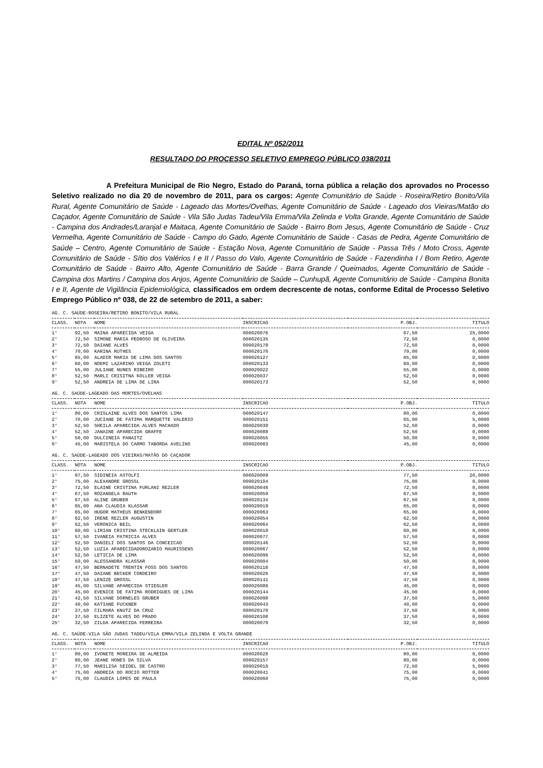EDITAL Nº 052/2011
RESULTADO DO PROCESSO SELETIVO EMPREGO PÚBLICO 038/2011
A Prefeitura Municipal de Rio Negro, Estado do Paraná, torna pública a relação dos aprovados no Processo Seletivo realizado no dia 20 de novembro de 2011, para os cargos: Agente Comunitário de Saúde - Roseira/Retiro Bonito/Vila Rural, Agente Comunitário de Saúde - Lageado das Mortes/Ovelhas, Agente Comunitário de Saúde - Lageado dos Vieiras/Matão do Caçador, Agente Comunitário de Saúde - Vila São Judas Tadeu/Vila Emma/Vila Zelinda e Volta Grande, Agente Comunitário de Saúde - Campina dos Andrades/Laranjal e Maitaca, Agente Comunitário de Saúde - Bairro Bom Jesus, Agente Comunitário de Saúde - Cruz Vermelha, Agente Comunitário de Saúde - Campo do Gado, Agente Comunitário de Saúde - Casas de Pedra, Agente Comunitário de Saúde – Centro, Agente Comunitário de Saúde - Estação Nova, Agente Comunitário de Saúde - Passa Três / Moto Cross, Agente Comunitário de Saúde - Sítio dos Valérios I e II / Passo do Valo, Agente Comunitário de Saúde - Fazendinha I / Bom Retiro, Agente Comunitário de Saúde - Bairro Alto, Agente Comunitário de Saúde - Barra Grande / Queimados, Agente Comunitário de Saúde - Campina dos Martins / Campina dos Anjos, Agente Comunitário de Saúde – Cunhupã, Agente Comunitário de Saúde - Campina Bonita I e II, Agente de Vigilância Epidemiológica, classificados em ordem decrescente de notas, conforme Edital de Processo Seletivo Emprego Público nº 038, de 22 de setembro de 2011, a saber:
AG. C. SAÚDE-ROSEIRA/RETIRO BONITO/VILA RURAL
| CLASS. | NOTA | NOME | INSCRICAO | P.OBJ. | TITULO |
| --- | --- | --- | --- | --- | --- |
| 1° | 92,50 | MAINA APARECIDA VEIGA | 000020076 | 67,50 | 25,0000 |
| 2° | 72,50 | SIMONE MARIA PEDROSO DE OLIVEIRA | 000020135 | 72,50 | 0,0000 |
| 3° | 72,50 | DAIANE ALVES | 000020178 | 72,50 | 0,0000 |
| 4° | 70,00 | KARINA RUTHES | 000020176 | 70,00 | 0,0000 |
| 5° | 65,00 | ALADIR MARIA DE LIMA DOS SANTOS | 000020127 | 65,00 | 0,0000 |
| 6° | 60,00 | NOEMI LAZARINO VEIGA ZOLETI | 000020133 | 60,00 | 0,0000 |
| 7° | 55,00 | JULIANE NUNES RIBEIRO | 000020022 | 55,00 | 0,0000 |
| 8° | 52,50 | MARLI CRISITNA KOLLER VEIGA | 000020037 | 52,50 | 0,0000 |
| 9° | 52,50 | ANDREIA DE LIMA DE LIRA | 000020173 | 52,50 | 0,0000 |
AG. C. SAÚDE-LAGEADO DAS MORTES/OVELHAS
| CLASS. | NOTA | NOME | INSCRICAO | P.OBJ. | TITULO |
| --- | --- | --- | --- | --- | --- |
| 1° | 80,00 | CRISLAINE ALVES DOS SANTOS LIMA | 000020147 | 80,00 | 0,0000 |
| 2° | 70,00 | JUCIANE DE FATIMA MARQUETTE VALERIO | 000020151 | 65,00 | 5,0000 |
| 3° | 52,50 | SHEILA APARECIDA ALVES MACHADO | 000020039 | 52,50 | 0,0000 |
| 4° | 52,50 | JANAINE APARECIDA GRAFFE | 000020088 | 52,50 | 0,0000 |
| 5° | 50,00 | DULCINEIA PANAITZ | 000020055 | 50,00 | 0,0000 |
| 6° | 45,00 | MARISTELA DO CARMO TABORDA AVELINO | 000020083 | 45,00 | 0,0000 |
AG. C. SAÚDE-LAGEADO DOS VIEIRAS/MATÃO DO CAÇADOR
| CLASS. | NOTA | NOME | INSCRICAO | P.OBJ. | TITULO |
| --- | --- | --- | --- | --- | --- |
| 1° | 97,50 | SIDINEIA ASTOLFI | 000020009 | 77,50 | 20,0000 |
| 2° | 75,00 | ALEXANDRE GROSSL | 000020104 | 75,00 | 0,0000 |
| 3° | 72,50 | ELAINE CRISTINA FURLANI REZLER | 000020046 | 72,50 | 0,0000 |
| 4° | 67,50 | ROZANGELA RAUTH | 000020059 | 67,50 | 0,0000 |
| 5° | 67,50 | ALINE GRUBER | 000020134 | 67,50 | 0,0000 |
| 6° | 65,00 | ANA CLAUDIA KLASSAR | 000020019 | 65,00 | 0,0000 |
| 7° | 65,00 | HUGOR MATHEUS BENKENDORF | 000020063 | 65,00 | 0,0000 |
| 8° | 62,50 | IRENE REZLER AUGUSTIN | 000020054 | 62,50 | 0,0000 |
| 9° | 62,50 | VERONICA BEIL | 000020064 | 62,50 | 0,0000 |
| 10° | 60,00 | LIRIAN CRISTINA STECKLAIN GERTLER | 000020018 | 60,00 | 0,0000 |
| 11° | 57,50 | IVANEIA PATRICIA ALVES | 000020077 | 57,50 | 0,0000 |
| 12° | 52,50 | DANIELI DOS SANTOS DA CONCEICAO | 000020146 | 52,50 | 0,0000 |
| 13° | 52,50 | LUZIA APARECIDADOROZARIO MAURISSENS | 000020067 | 52,50 | 0,0000 |
| 14° | 52,50 | LETICIA DE LIMA | 000020096 | 52,50 | 0,0000 |
| 15° | 50,00 | ALESSANDRA KLASSAR | 000020004 | 50,00 | 0,0000 |
| 16° | 47,50 | BERNADETE TRENTIN FOSS DOS SANTOS | 000020116 | 47,50 | 0,0000 |
| 17° | 47,50 | DAIANE BECKER CORDEIRO | 000020026 | 47,50 | 0,0000 |
| 18° | 47,50 | LENIZE GROSSL | 000020141 | 47,50 | 0,0000 |
| 19° | 45,00 | SILVANE APARECIDA STIEGLER | 000020086 | 45,00 | 0,0000 |
| 20° | 45,00 | EVENICE DE FATIMA RODRIGUES DE LIMA | 000020144 | 45,00 | 0,0000 |
| 21° | 42,50 | SILVANE DORNELES GRUBER | 000020098 | 37,50 | 5,0000 |
| 22° | 40,00 | KATIANE FUCKNER | 000020043 | 40,00 | 0,0000 |
| 23° | 37,50 | CILMARA KNUTZ DA CRUZ | 000020170 | 37,50 | 0,0000 |
| 24° | 37,50 | ELIZETE ALVES DO PRADO | 000020108 | 37,50 | 0,0000 |
| 25° | 32,50 | ZILDA APARECIDA FERREIRA | 000020079 | 32,50 | 0,0000 |
AG. C. SAÚDE-VILA SÃO JUDAS TADEU/VILA EMMA/VILA ZELINDA E VOLTA GRANDE
| CLASS. | NOTA | NOME | INSCRICAO | P.OBJ. | TITULO |
| --- | --- | --- | --- | --- | --- |
| 1° | 80,00 | IVONETE MOREIRA DE ALMEIDA | 000020028 | 80,00 | 0,0000 |
| 2° | 80,00 | JEANE HONES DA SILVA | 000020157 | 80,00 | 0,0000 |
| 3° | 77,50 | MARILISA SEIDEL DE CASTRO | 000020016 | 72,50 | 5,0000 |
| 4° | 75,00 | ANDREIA DO ROCIO ROTTER | 000020041 | 75,00 | 0,0000 |
| 5° | 75,00 | CLAUDIA LOPES DE PAULA | 000020060 | 75,00 | 0,0000 |